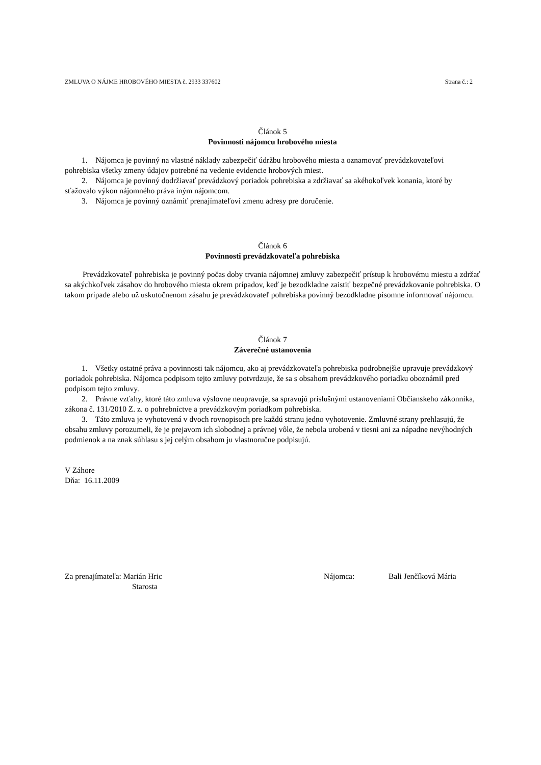ZMLUVA O NÁJME HROBOVÉHO MIESTA č. 2933 337602 Strana č.: 2
Článok 5
Povinnosti nájomcu hrobového miesta
1. Nájomca je povinný na vlastné náklady zabezpečiť údržbu hrobového miesta a oznamovať prevádzkovateľovi pohrebiska všetky zmeny údajov potrebné na vedenie evidencie hrobových miest.
2. Nájomca je povinný dodržiavať prevádzkový poriadok pohrebiska a zdržiavať sa akéhokoľvek konania, ktoré by sťažovalo výkon nájomného práva iným nájomcom.
3. Nájomca je povinný oznámiť prenajímateľovi zmenu adresy pre doručenie.
Článok 6
Povinnosti prevádzkovateľa pohrebiska
Prevádzkovateľ pohrebiska je povinný počas doby trvania nájomnej zmluvy zabezpečiť prístup k hrobovému miestu a zdržať sa akýchkoľvek zásahov do hrobového miesta okrem prípadov, keď je bezodkladne zaistiť bezpečné prevádzkovanie pohrebiska. O takom prípade alebo už uskutočnenom zásahu je prevádzkovateľ pohrebiska povinný bezodkladne písomne informovať nájomcu.
Článok 7
Záverečné ustanovenia
1. Všetky ostatné práva a povinnosti tak nájomcu, ako aj prevádzkovateľa pohrebiska podrobnejšie upravuje prevádzkový poriadok pohrebiska. Nájomca podpisom tejto zmluvy potvrdzuje, že sa s obsahom prevádzkového poriadku oboznámil pred podpisom tejto zmluvy.
2. Právne vzťahy, ktoré táto zmluva výslovne neupravuje, sa spravujú príslušnými ustanoveniami Občianskeho zákonníka, zákona č. 131/2010 Z. z. o pohrebníctve a prevádzkovým poriadkom pohrebiska.
3. Táto zmluva je vyhotovená v dvoch rovnopisoch pre každú stranu jedno vyhotovenie. Zmluvné strany prehlasujú, že obsahu zmluvy porozumeli, že je prejavom ich slobodnej a právnej vôle, že nebola urobená v tiesni ani za nápadne nevýhodných podmienok a na znak súhlasu s jej celým obsahom ju vlastnoručne podpisujú.
V Záhore
Dňa: 16.11.2009
Za prenajímateľa: Marián Hric
Starosta
Nájomca: Bali Jenčíková Mária